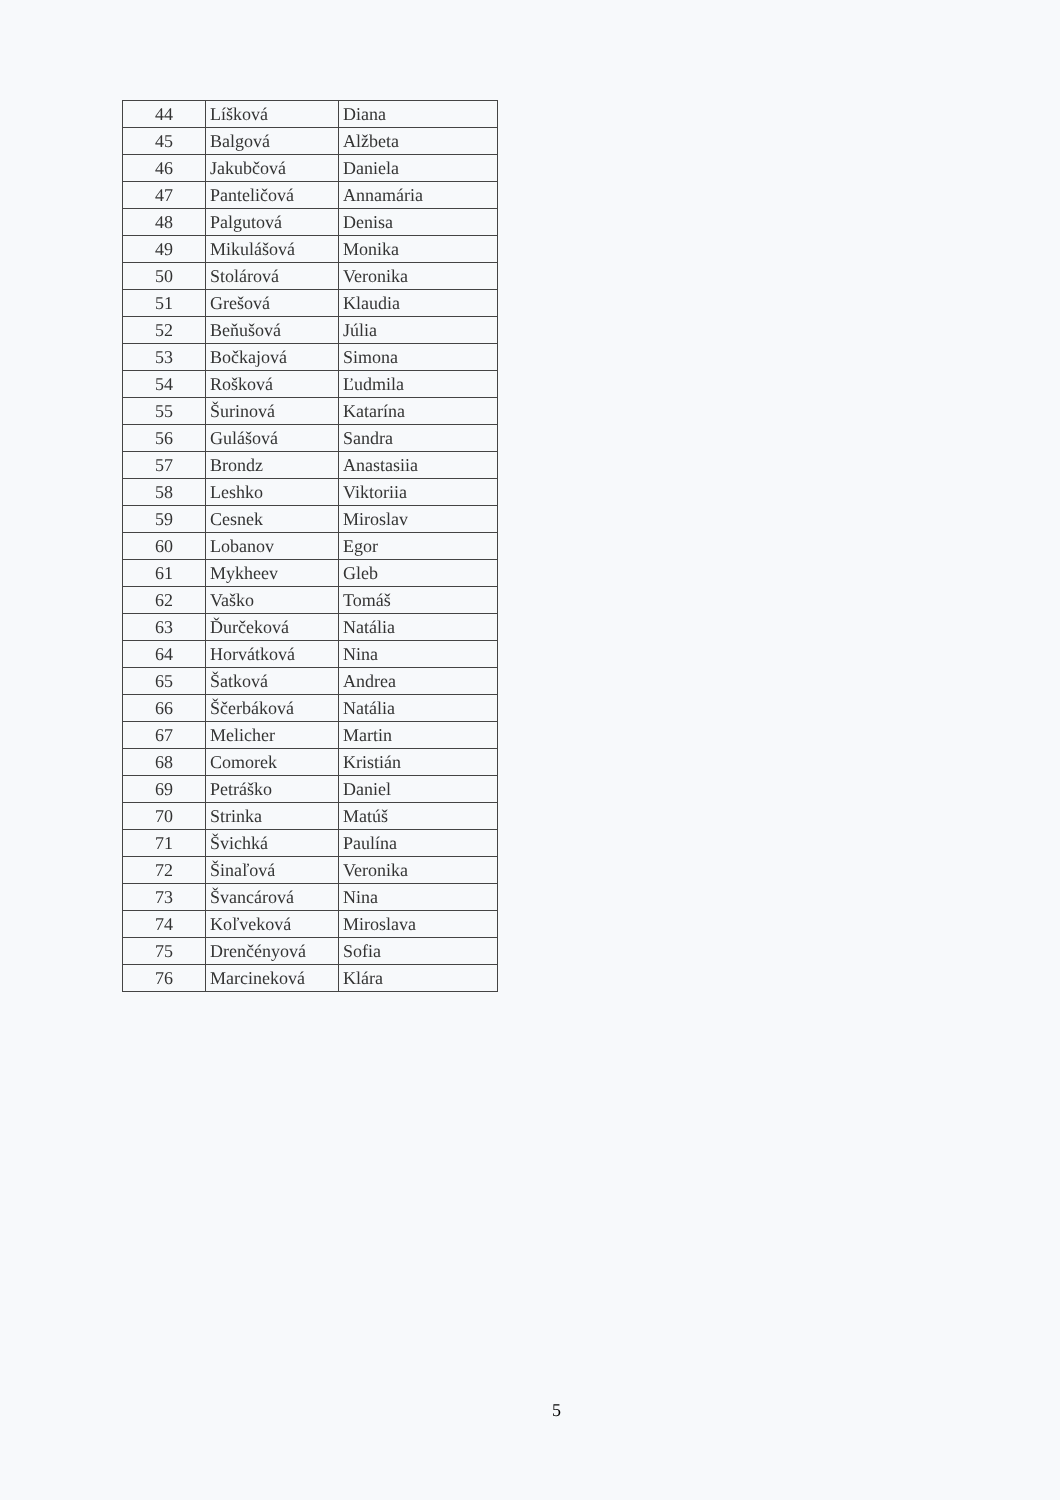| 44 | Líšková | Diana |
| 45 | Balgová | Alžbeta |
| 46 | Jakubčová | Daniela |
| 47 | Panteličová | Annamária |
| 48 | Palgutová | Denisa |
| 49 | Mikulášová | Monika |
| 50 | Stolárová | Veronika |
| 51 | Grešová | Klaudia |
| 52 | Beňušová | Júlia |
| 53 | Bočkajová | Simona |
| 54 | Rošková | Ľudmila |
| 55 | Šurinová | Katarína |
| 56 | Gulášová | Sandra |
| 57 | Brondz | Anastasiia |
| 58 | Leshko | Viktoriia |
| 59 | Cesnek | Miroslav |
| 60 | Lobanov | Egor |
| 61 | Mykheev | Gleb |
| 62 | Vaško | Tomáš |
| 63 | Ďurčeková | Natália |
| 64 | Horvátková | Nina |
| 65 | Šatková | Andrea |
| 66 | Ščerbáková | Natália |
| 67 | Melicher | Martin |
| 68 | Comorek | Kristián |
| 69 | Petráško | Daniel |
| 70 | Strinka | Matúš |
| 71 | Švichká | Paulína |
| 72 | Šinaľová | Veronika |
| 73 | Švancárová | Nina |
| 74 | Koľveková | Miroslava |
| 75 | Drenčényová | Sofia |
| 76 | Marcineková | Klára |
5